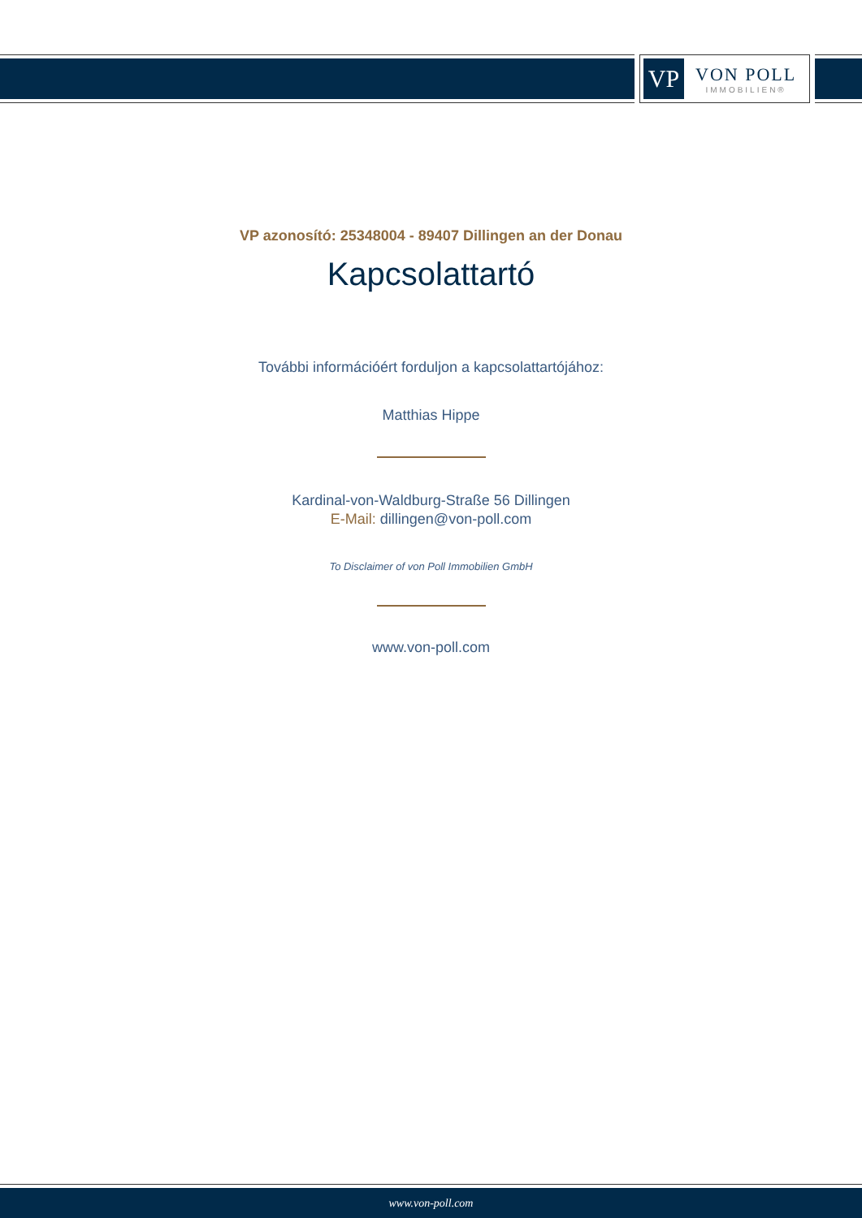VP
VON POLL
IMMOBILIEN®
VP azonosító: 25348004 - 89407 Dillingen an der Donau
Kapcsolattartó
További információért forduljon a kapcsolattartójához:
Matthias Hippe
Kardinal-von-Waldburg-Straße 56 Dillingen
E-Mail: dillingen@von-poll.com
To Disclaimer of von Poll Immobilien GmbH
www.von-poll.com
www.von-poll.com